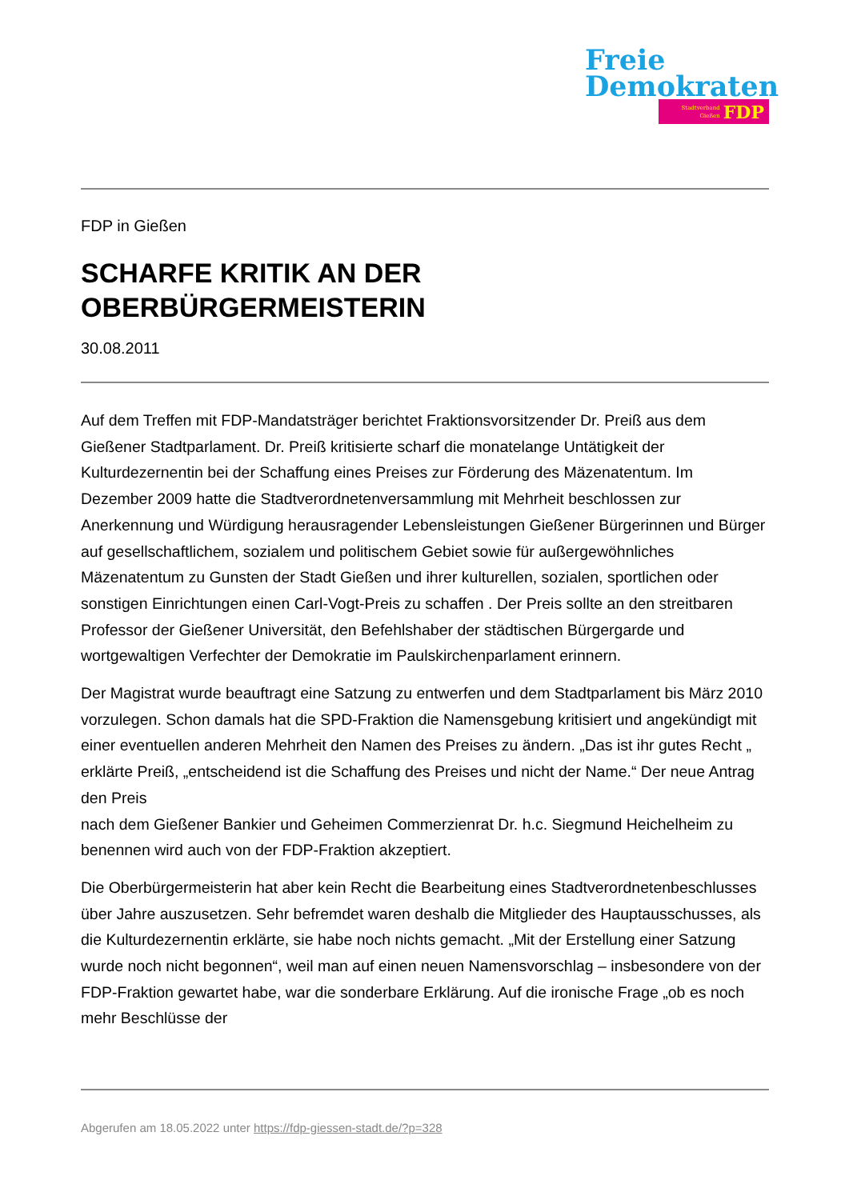Freie
Demokraten
Stadtverband
Gießen FDP
FDP in Gießen
SCHARFE KRITIK AN DER
OBERBÜRGERMEISTERIN
30.08.2011
Auf dem Treffen mit FDP-Mandatsträger berichtet Fraktionsvorsitzender Dr. Preiß aus dem Gießener Stadtparlament. Dr. Preiß kritisierte scharf die monatelange Untätigkeit der Kulturdezernentin bei der Schaffung eines Preises zur Förderung des Mäzenatentum. Im Dezember 2009 hatte die Stadtverordnetenversammlung mit Mehrheit beschlossen zur Anerkennung und Würdigung herausragender Lebensleistungen Gießener Bürgerinnen und Bürger auf gesellschaftlichem, sozialem und politischem Gebiet sowie für außergewöhnliches Mäzenatentum zu Gunsten der Stadt Gießen und ihrer kulturellen, sozialen, sportlichen oder sonstigen Einrichtungen einen Carl-Vogt-Preis zu schaffen . Der Preis sollte an den streitbaren Professor der Gießener Universität, den Befehlshaber der städtischen Bürgergarde und wortgewaltigen Verfechter der Demokratie im Paulskirchenparlament erinnern.
Der Magistrat wurde beauftragt eine Satzung zu entwerfen und dem Stadtparlament bis März 2010 vorzulegen. Schon damals hat die SPD-Fraktion die Namensgebung kritisiert und angekündigt mit einer eventuellen anderen Mehrheit den Namen des Preises zu ändern. „Das ist ihr gutes Recht „ erklärte Preiß, „entscheidend ist die Schaffung des Preises und nicht der Name.“ Der neue Antrag den Preis
nach dem Gießener Bankier und Geheimen Commerzienrat Dr. h.c. Siegmund Heichelheim zu benennen wird auch von der FDP-Fraktion akzeptiert.
Die Oberbürgermeisterin hat aber kein Recht die Bearbeitung eines Stadtverordnetenbeschlusses über Jahre auszusetzen. Sehr befremdet waren deshalb die Mitglieder des Hauptausschusses, als die Kulturdezernentin erklärte, sie habe noch nichts gemacht. „Mit der Erstellung einer Satzung wurde noch nicht begonnen“, weil man auf einen neuen Namensvorschlag – insbesondere von der FDP-Fraktion gewartet habe, war die sonderbare Erklärung. Auf die ironische Frage „ob es noch mehr Beschlüsse der
Abgerufen am 18.05.2022 unter https://fdp-giessen-stadt.de/?p=328